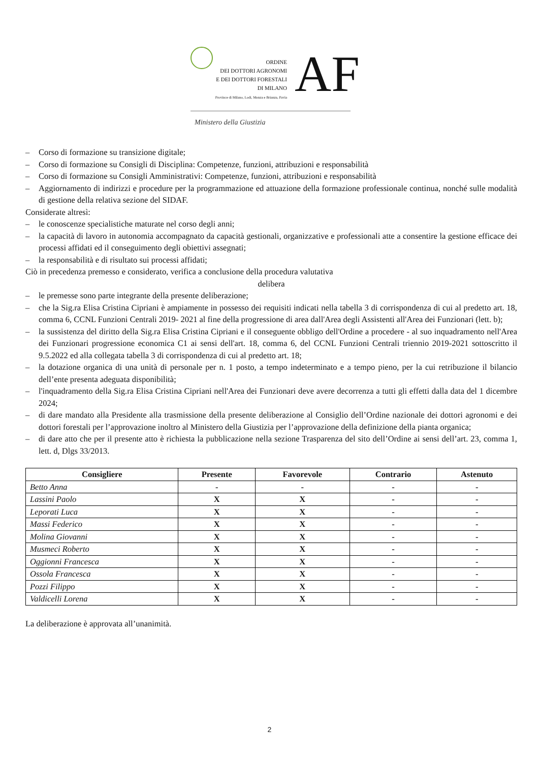ORDINE
DEI DOTTORI AGRONOMI
E DEI DOTTORI FORESTALI
DI MILANO
Province di Milano, Lodi, Monza e Brianza, Pavia
AF
Ministero della Giustizia
– Corso di formazione su transizione digitale;
– Corso di formazione su Consigli di Disciplina: Competenze, funzioni, attribuzioni e responsabilità
– Corso di formazione su Consigli Amministrativi: Competenze, funzioni, attribuzioni e responsabilità
– Aggiornamento di indirizzi e procedure per la programmazione ed attuazione della formazione professionale continua, nonché sulle modalità di gestione della relativa sezione del SIDAF.
Considerate altresì:
– le conoscenze specialistiche maturate nel corso degli anni;
– la capacità di lavoro in autonomia accompagnato da capacità gestionali, organizzative e professionali atte a consentire la gestione efficace dei processi affidati ed il conseguimento degli obiettivi assegnati;
– la responsabilità e di risultato sui processi affidati;
Ciò in precedenza premesso e considerato, verifica a conclusione della procedura valutativa
delibera
– le premesse sono parte integrante della presente deliberazione;
– che la Sig.ra Elisa Cristina Cipriani è ampiamente in possesso dei requisiti indicati nella tabella 3 di corrispondenza di cui al predetto art. 18, comma 6, CCNL Funzioni Centrali 2019- 2021 al fine della progressione di area dall'Area degli Assistenti all'Area dei Funzionari (lett. b);
– la sussistenza del diritto della Sig.ra Elisa Cristina Cipriani e il conseguente obbligo dell'Ordine a procedere - al suo inquadramento nell'Area dei Funzionari progressione economica C1 ai sensi dell'art. 18, comma 6, del CCNL Funzioni Centrali triennio 2019-2021 sottoscritto il 9.5.2022 ed alla collegata tabella 3 di corrispondenza di cui al predetto art. 18;
– la dotazione organica di una unità di personale per n. 1 posto, a tempo indeterminato e a tempo pieno, per la cui retribuzione il bilancio dell’ente presenta adeguata disponibilità;
– l'inquadramento della Sig.ra Elisa Cristina Cipriani nell'Area dei Funzionari deve avere decorrenza a tutti gli effetti dalla data del 1 dicembre 2024;
– di dare mandato alla Presidente alla trasmissione della presente deliberazione al Consiglio dell’Ordine nazionale dei dottori agronomi e dei dottori forestali per l’approvazione inoltro al Ministero della Giustizia per l’approvazione della definizione della pianta organica;
– di dare atto che per il presente atto è richiesta la pubblicazione nella sezione Trasparenza del sito dell’Ordine ai sensi dell’art. 23, comma 1, lett. d, Dlgs 33/2013.
| Consigliere | Presente | Favorevole | Contrario | Astenuto |
| --- | --- | --- | --- | --- |
| Betto Anna | - | - | - | - |
| Lassini Paolo | X | X | - | - |
| Leporati Luca | X | X | - | - |
| Massi Federico | X | X | - | - |
| Molina Giovanni | X | X | - | - |
| Musmeci Roberto | X | X | - | - |
| Oggionni Francesca | X | X | - | - |
| Ossola Francesca | X | X | - | - |
| Pozzi Filippo | X | X | - | - |
| Valdicelli Lorena | X | X | - | - |
La deliberazione è approvata all’unanimità.
2